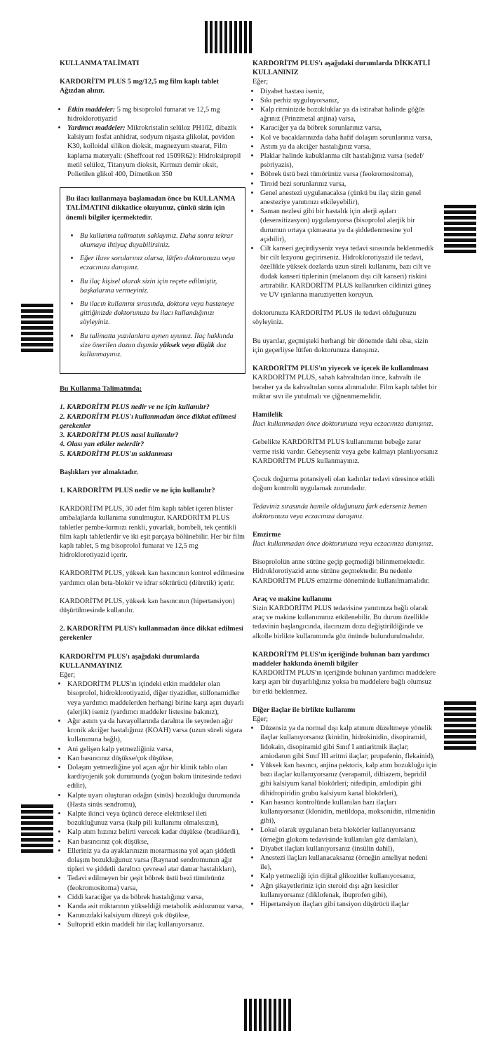KULLANMA TALİMATI
KARDORİTM PLUS 5 mg/12,5 mg film kaplı tablet
Ağızdan alınır.
Etkin maddeler: 5 mg bisoprolol fumarat ve 12,5 mg hidroklorotiyazid
Yardımcı maddeler: Mikrokristalin selüloz PH102, dibazik kalsiyum fosfat anhidrat, sodyum nişasta glikolat, povidon K30, kolloidal silikon dioksit, magnezyum stearat, Film kaplama materyali: (Sheffcoat red 1509R62): Hidroksipropil metil selüloz, Titanyum dioksit, Kırmızı demir oksit, Polietilen glikol 400, Dimetikon 350
Bu ilacı kullanmaya başlamadan önce bu KULLANMA TALİMATINI dikkatlice okuyunuz, çünkü sizin için önemli bilgiler içermektedir.
Bu kullanma talimatını saklayınız. Daha sonra tekrar okumaya ihtiyaç duyabilirsiniz.
Eğer ilave sorularınız olursa, lütfen doktorunuza veya eczacınıza danışınız.
Bu ilaç kişisel olarak sizin için reçete edilmiştir, başkalarına vermeyiniz.
Bu ilacın kullanımı sırasında, doktora veya hastaneye gittiğinizde doktorunuza bu ilacı kullandığınızı söyleyiniz.
Bu talimatta yazılanlara aynen uyunuz. İlaç hakkında size önerilen dozun dışında yüksek veya düşük doz kullanmayınız.
Bu Kullanma Talimatında:
1. KARDORİTM PLUS nedir ve ne için kullanılır?
2. KARDORİTM PLUS'ı kullanmadan önce dikkat edilmesi gerekenler
3. KARDORİTM PLUS nasıl kullanılır?
4. Olası yan etkiler nelerdir?
5. KARDORİTM PLUS'ın saklanması
Başlıkları yer almaktadır.
1. KARDORİTM PLUS nedir ve ne için kullanılır?
KARDORİTM PLUS, 30 adet film kaplı tablet içeren blister ambalajlarda kullanıma sunulmuştur. KARDORİTM PLUS tabletler pembe-kırmızı renkli, yuvarlak, bombeli, tek çentikli film kaplı tabletlerdir ve iki eşit parçaya bölünebilir. Her bir film kaplı tablet, 5 mg bisoprolol fumarat ve 12,5 mg hidroklorotiyazid içerir.
KARDORİTM PLUS, yüksek kan basıncının kontrol edilmesine yardımcı olan beta-blokör ve idrar söktürücü (diüretik) içerir.
KARDORİTM PLUS, yüksek kan basıncının (hipertansiyon) düşürülmesinde kullanılır.
2. KARDORİTM PLUS'ı kullanmadan önce dikkat edilmesi gerekenler
KARDORİTM PLUS'ı aşağıdaki durumlarda KULLANMAYINIZ
Eğer;
KARDORİTM PLUS'ın içindeki etkin maddeler olan bisoprolol, hidroklorotiyazid, diğer tiyazidler, sülfonamidler veya yardımcı maddelerden herhangi birine karşı aşırı duyarlı (alerjik) iseniz (yardımcı maddeler listesine bakınız),
Ağır astım ya da havayollarında daralma ile seyreden ağır kronik akciğer hastalığınız (KOAH) varsa (uzun süreli sigara kullanımına bağlı),
Ani gelişen kalp yetmezliğiniz varsa,
Kan basıncınız düşükse/çok düşükse,
Dolaşım yetmezliğine yol açan ağır bir klinik tablo olan kardiyojenik şok durumunda (yoğun bakım ünitesinde tedavi edilir),
Kalpte uyarı oluşturan odağın (sinüs) bozukluğu durumunda (Hasta sinüs sendromu),
Kalpte ikinci veya üçüncü derece elektriksel ileti bozukluğunuz varsa (kalp pili kullanımı olmaksızın),
Kalp atım hızınız belirti verecek kadar düşükse (bradikardi),
Kan basıncınız çok düşükse,
Elleriniz ya da ayaklarınızın morarmasına yol açan şiddetli dolaşım bozukluğunuz varsa (Raynaud sendromunun ağır tipleri ve şiddetli daraltıcı çevresel atar damar hastalıkları),
Tedavi edilmeyen bir çeşit böbrek üstü bezi tümörünüz (feokromositoma) varsa,
Ciddi karaciğer ya da böbrek hastalığınız varsa,
Kanda asit miktarının yükseldiği metabolik asidozunuz varsa,
Kanınızdaki kalsiyum düzeyi çok düşükse,
Sultoprid etkin maddeli bir ilaç kullanıyorsanız.
KARDORİTM PLUS'ı aşağıdaki durumlarda DİKKATLİ KULLANINIZ
Eğer;
Diyabet hastası iseniz,
Sıkı perhiz uyguluyorsanız,
Kalp ritminizde bozukluklar ya da istirahat halinde göğüs ağrınız (Prinzmetal anjina) varsa,
Karaciğer ya da böbrek sorunlarınız varsa,
Kol ve bacaklarınızda daha hafif dolaşım sorunlarınız varsa,
Astım ya da akciğer hastalığınız varsa,
Plaklar halinde kabuklanma cilt hastalığınız varsa (sedef/ psöriyazis),
Böbrek üstü bezi tümörünüz varsa (feokromositoma),
Tiroid bezi sorunlarınız varsa,
Genel anestezi uygulanacaksa (çünkü bu ilaç sizin genel anesteziye yanıtınızı etkileyebilir),
Saman nezlesi gibi bir hastalık için alerji aşıları (desensitizasyon) uygulanıyorsa (bisoprolol alerjik bir durumun ortaya çıkmasına ya da şiddetlenmesine yol açabilir),
Cilt kanseri geçirdiyseniz veya tedavi sırasında beklenmedik bir cilt lezyonu geçirirseniz. Hidroklorotiyazid ile tedavi, özellikle yüksek dozlarda uzun süreli kullanımı, bazı cilt ve dudak kanseri tiplerinin (melanom dışı cilt kanseri) riskini artırabilir. KARDORİTM PLUS kullanırken cildinizi güneş ve UV ışınlarına maruziyetten koruyun.
doktorunuza KARDORİTM PLUS ile tedavi olduğunuzu söyleyiniz.
Bu uyarılar, geçmişteki herhangi bir dönemde dahi olsa, sizin için geçerliyse lütfen doktorunuza danışınız.
KARDORİTM PLUS'ın yiyecek ve içecek ile kullanılması
KARDORİTM PLUS, sabah kahvaltıdan önce, kahvaltı ile beraber ya da kahvaltıdan sonra alınmalıdır. Film kaplı tablet bir miktar sıvı ile yutulmalı ve çiğnenmemelidir.
Hamilelik
İlacı kullanmadan önce doktorunuza veya eczacınıza danışınız.
Gebelikte KARDORİTM PLUS kullanımının bebeğe zarar verme riski vardır. Gebeyseniz veya gebe kalmayı planlıyorsanız KARDORİTM PLUS kullanmayınız.
Çocuk doğurma potansiyeli olan kadınlar tedavi süresince etkili doğum kontrolü uygulamak zorundadır.
Tedaviniz sırasında hamile olduğunuzu fark ederseniz hemen doktorunuza veya eczacınıza danışınız.
Emzirme
İlacı kullanmadan önce doktorunuza veya eczacınıza danışınız.
Bisoprololün anne sütüne geçip geçmediği bilinmemektedir. Hidroklorotiyazid anne sütüne geçmektedir. Bu nedenle KARDORİTM PLUS emzirme döneminde kullanılmamalıdır.
Araç ve makine kullanımı
Sizin KARDORİTM PLUS tedavisine yanıtınıza bağlı olarak araç ve makine kullanımınız etkilenebilir. Bu durum özellikle tedavinin başlangıcında, ilacınızın dozu değiştirildiğinde ve alkolle birlikte kullanımında göz önünde bulundurulmalıdır.
KARDORİTM PLUS'ın içeriğinde bulunan bazı yardımcı maddeler hakkında önemli bilgiler
KARDORİTM PLUS'ın içeriğinde bulunan yardımcı maddelere karşı aşırı bir duyarlılığınız yoksa bu maddelere bağlı olumsuz bir etki beklenmez.
Diğer ilaçlar ile birlikte kullanımı
Eğer;
Düzensiz ya da normal dışı kalp atımını düzeltmeye yönelik ilaçlar kullanıyorsanız (kinidin, hidrokinidin, disopiramid, lidokain, disopiramid gibi Sınıf I antiaritmik ilaçlar; amiodaron gibi Sınıf III aritmi ilaçlar; propafenin, flekainid),
Yüksek kan basıncı, anjina pektoris, kalp atım bozukluğu için bazı ilaçlar kullanıyorsanız (verapamil, diltiazem, bepridil gibi kalsiyum kanal blokörleri; nifedipin, amlodipin gibi dihidropiridin grubu kalsiyum kanal blokörleri),
Kan basıncı kontrolünde kullanılan bazı ilaçları kullanıyorsanız (klonidin, metildopa, moksonidin, rilmenidin gibi),
Lokal olarak uygulanan beta blokörler kullanıyorsanız (örneğin glokom tedavisinde kullanılan göz damlaları),
Diyabet ilaçları kullanıyorsanız (insülin dahil),
Anestezi ilaçları kullanacaksanız (örneğin ameliyat nedeni ile),
Kalp yetmezliği için dijital glikozitler kullanıyorsanız,
Ağrı şikayetleriniz için steroid dışı ağrı kesiciler kullanıyorsanız (diklofenak, ibuprofen gibi),
Hipertansiyon ilaçları gibi tansiyon düşürücü ilaçlar